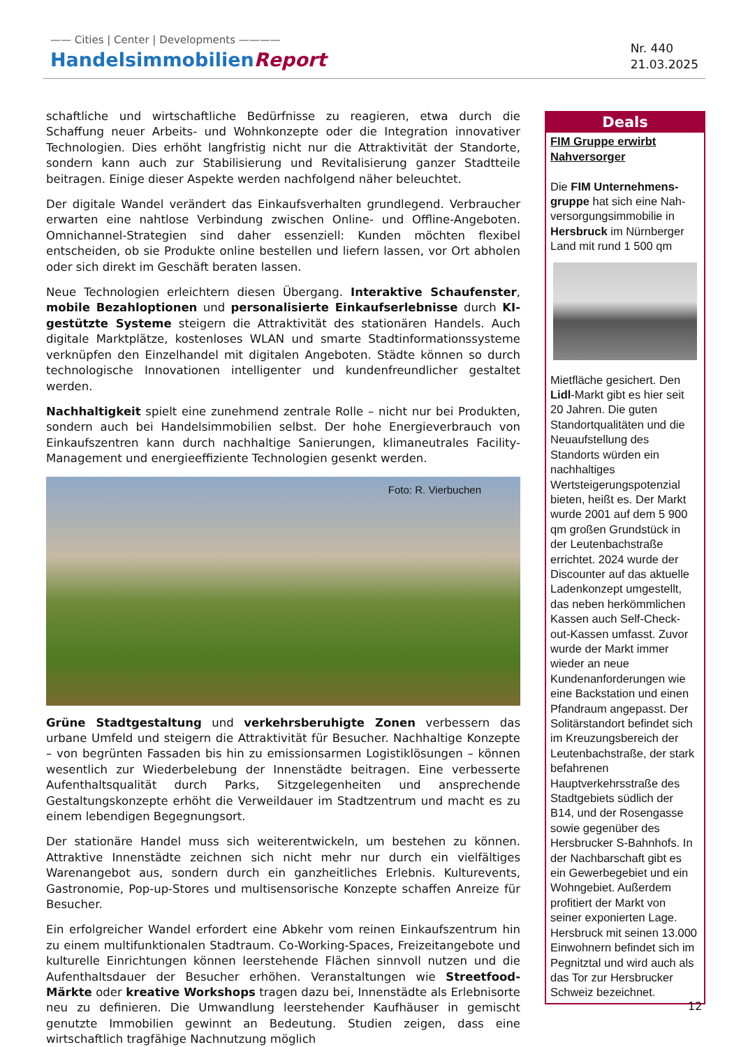—— Cities | Center | Developments ————
HandelsimmobilienReport
Nr. 440
21.03.2025
schaftliche und wirtschaftliche Bedürfnisse zu reagieren, etwa durch die Schaffung neuer Arbeits- und Wohnkonzepte oder die Integration innovativer Technologien. Dies erhöht langfristig nicht nur die Attraktivität der Standorte, sondern kann auch zur Stabilisierung und Revitalisierung ganzer Stadtteile beitragen. Einige dieser Aspekte werden nachfolgend näher beleuchtet.
Der digitale Wandel verändert das Einkaufsverhalten grundlegend. Verbraucher erwarten eine nahtlose Verbindung zwischen Online- und Offline-Angeboten. Omnichannel-Strategien sind daher essenziell: Kunden möchten flexibel entscheiden, ob sie Produkte online bestellen und liefern lassen, vor Ort abholen oder sich direkt im Geschäft beraten lassen.
Neue Technologien erleichtern diesen Übergang. Interaktive Schaufenster, mobile Bezahloptionen und personalisierte Einkaufserlebnisse durch KI-gestützte Systeme steigern die Attraktivität des stationären Handels. Auch digitale Marktplätze, kostenloses WLAN und smarte Stadtinformationssysteme verknüpfen den Einzelhandel mit digitalen Angeboten. Städte können so durch technologische Innovationen intelligenter und kundenfreundlicher gestaltet werden.
Nachhaltigkeit spielt eine zunehmend zentrale Rolle – nicht nur bei Produkten, sondern auch bei Handelsimmobilien selbst. Der hohe Energieverbrauch von Einkaufszentren kann durch nachhaltige Sanierungen, klimaneutrales Facility-Management und energieeffiziente Technologien gesenkt werden.
Foto: R. Vierbuchen
Grüne Stadtgestaltung und verkehrsberuhigte Zonen verbessern das urbane Umfeld und steigern die Attraktivität für Besucher. Nachhaltige Konzepte – von begrünten Fassaden bis hin zu emissionsarmen Logistiklösungen – können wesentlich zur Wiederbelebung der Innenstädte beitragen. Eine verbesserte Aufenthaltsqualität durch Parks, Sitzgelegenheiten und ansprechende Gestaltungskonzepte erhöht die Verweildauer im Stadtzentrum und macht es zu einem lebendigen Begegnungsort.
Der stationäre Handel muss sich weiterentwickeln, um bestehen zu können. Attraktive Innenstädte zeichnen sich nicht mehr nur durch ein vielfältiges Warenangebot aus, sondern durch ein ganzheitliches Erlebnis. Kulturevents, Gastronomie, Pop-up-Stores und multisensorische Konzepte schaffen Anreize für Besucher.
Ein erfolgreicher Wandel erfordert eine Abkehr vom reinen Einkaufszentrum hin zu einem multifunktionalen Stadtraum. Co-Working-Spaces, Freizeitangebote und kulturelle Einrichtungen können leerstehende Flächen sinnvoll nutzen und die Aufenthaltsdauer der Besucher erhöhen. Veranstaltungen wie Streetfood-Märkte oder kreative Workshops tragen dazu bei, Innenstädte als Erlebnisorte neu zu definieren. Die Umwandlung leerstehender Kaufhäuser in gemischt genutzte Immobilien gewinnt an Bedeutung. Studien zeigen, dass eine wirtschaftlich tragfähige Nachnutzung möglich
Deals
FIM Gruppe erwirbt Nahversorger
Die FIM Unternehmens­gruppe hat sich eine Nah­versorgungsimmobilie in Hersbruck im Nürnberger Land mit rund 1 500 qm
Mietfläche gesichert. Den Lidl-Markt gibt es hier seit 20 Jahren. Die guten Standortqualitäten und die Neuaufstellung des Standorts würden ein nachhaltiges Wertsteigerungspotenzial bieten, heißt es. Der Markt wurde 2001 auf dem 5 900 qm großen Grundstück in der Leutenbachstraße errichtet. 2024 wurde der Discounter auf das aktuelle Ladenkonzept umgestellt, das neben herkömmlichen Kassen auch Self-Check-out-Kassen umfasst. Zuvor wurde der Markt immer wieder an neue Kundenanforderungen wie eine Backstation und einen Pfandraum angepasst. Der Solitärstandort befindet sich im Kreuzungsbereich der Leutenbachstraße, der stark befahrenen Hauptverkehrsstraße des Stadtgebiets südlich der B14, und der Rosengasse sowie gegenüber des Hersbrucker S-Bahnhofs. In der Nachbarschaft gibt es ein Gewerbegebiet und ein Wohngebiet. Außerdem profitiert der Markt von seiner exponierten Lage. Hersbruck mit seinen 13.000 Einwohnern befindet sich im Pegnitztal und wird auch als das Tor zur Hersbrucker Schweiz bezeichnet.
12